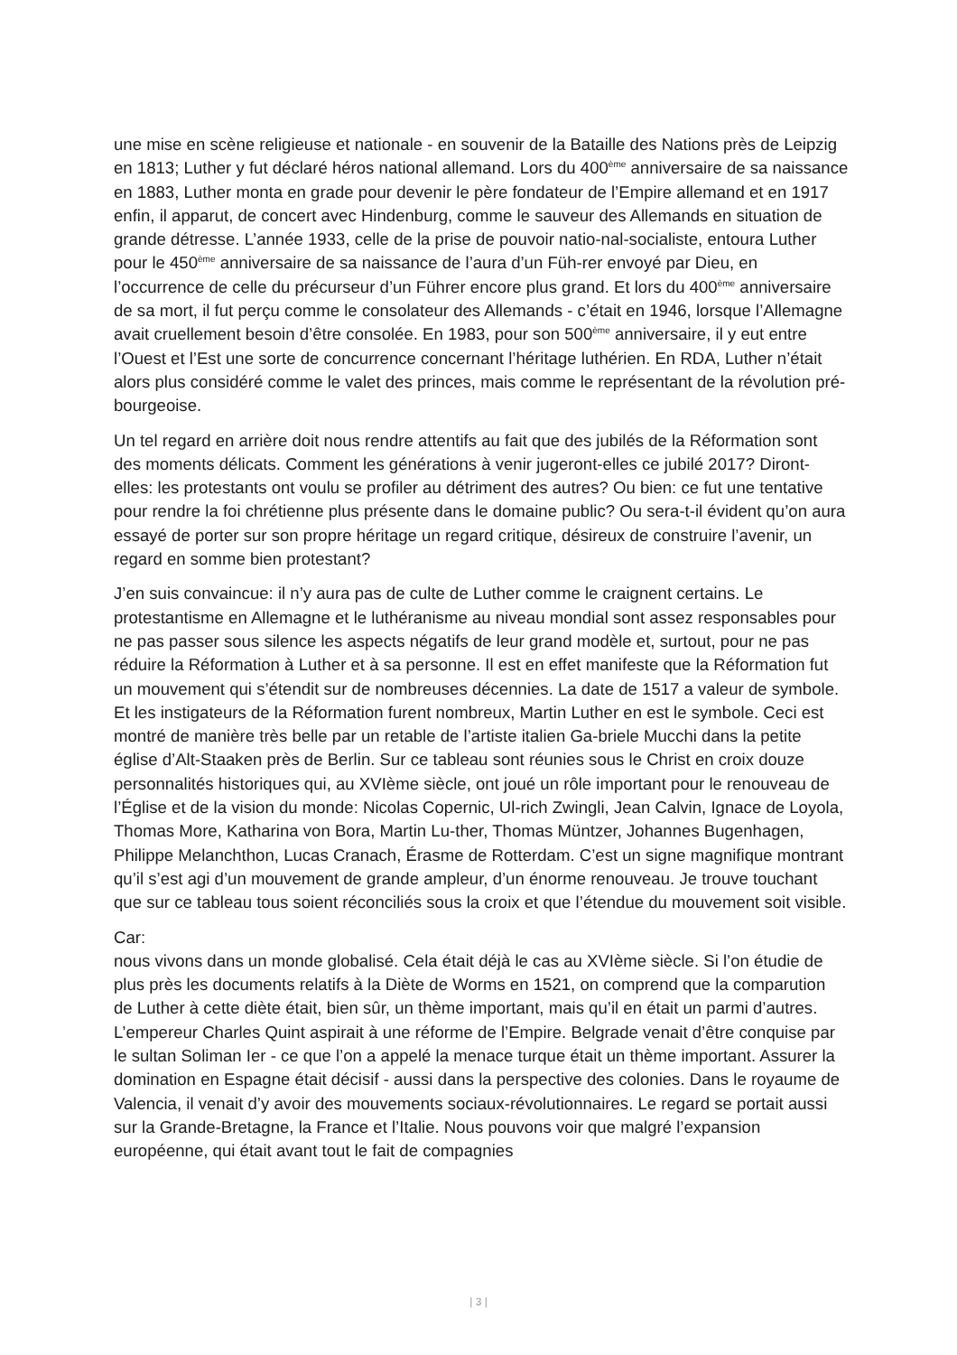une mise en scène religieuse et nationale - en souvenir de la Bataille des Nations près de Leipzig en 1813; Luther y fut déclaré héros national allemand. Lors du 400<sup>ème</sup> anniversaire de sa naissance en 1883, Luther monta en grade pour devenir le père fondateur de l’Empire allemand et en 1917 enfin, il apparut, de concert avec Hindenburg, comme le sauveur des Allemands en situation de grande détresse. L’année 1933, celle de la prise de pouvoir natio-nal-socialiste, entoura Luther pour le 450<sup>ème</sup> anniversaire de sa naissance de l’aura d’un Füh-rer envoyé par Dieu, en l’occurrence de celle du précurseur d’un Führer encore plus grand. Et lors du 400<sup>ème</sup> anniversaire de sa mort, il fut perçu comme le consolateur des Allemands - c’était en 1946, lorsque l’Allemagne avait cruellement besoin d’être consolée. En 1983, pour son 500<sup>ème</sup> anniversaire, il y eut entre l’Ouest et l’Est une sorte de concurrence concernant l’héritage luthérien. En RDA, Luther n’était alors plus considéré comme le valet des princes, mais comme le représentant de la révolution pré-bourgeoise.
Un tel regard en arrière doit nous rendre attentifs au fait que des jubilés de la Réformation sont des moments délicats. Comment les générations à venir jugeront-elles ce jubilé 2017? Diront-elles: les protestants ont voulu se profiler au détriment des autres? Ou bien: ce fut une tentative pour rendre la foi chrétienne plus présente dans le domaine public? Ou sera-t-il évident qu’on aura essayé de porter sur son propre héritage un regard critique, désireux de construire l’avenir, un regard en somme bien protestant?
J’en suis convaincue: il n’y aura pas de culte de Luther comme le craignent certains. Le protestantisme en Allemagne et le luthéranisme au niveau mondial sont assez responsables pour ne pas passer sous silence les aspects négatifs de leur grand modèle et, surtout, pour ne pas réduire la Réformation à Luther et à sa personne. Il est en effet manifeste que la Réformation fut un mouvement qui s’étendit sur de nombreuses décennies. La date de 1517 a valeur de symbole. Et les instigateurs de la Réformation furent nombreux, Martin Luther en est le symbole. Ceci est montré de manière très belle par un retable de l’artiste italien Ga-briele Mucchi dans la petite église d’Alt-Staaken près de Berlin. Sur ce tableau sont réunies sous le Christ en croix douze personnalités historiques qui, au XVIème siècle, ont joué un rôle important pour le renouveau de l’Église et de la vision du monde: Nicolas Copernic, Ul-rich Zwingli, Jean Calvin, Ignace de Loyola, Thomas More, Katharina von Bora, Martin Lu-ther, Thomas Müntzer, Johannes Bugenhagen, Philippe Melanchthon, Lucas Cranach, Érasme de Rotterdam. C’est un signe magnifique montrant qu’il s’est agi d’un mouvement de grande ampleur, d’un énorme renouveau. Je trouve touchant que sur ce tableau tous soient réconciliés sous la croix et que l’étendue du mouvement soit visible.
Car:
nous vivons dans un monde globalisé. Cela était déjà le cas au XVIème siècle. Si l’on étudie de plus près les documents relatifs à la Diète de Worms en 1521, on comprend que la comparution de Luther à cette diète était, bien sûr, un thème important, mais qu’il en était un parmi d’autres. L’empereur Charles Quint aspirait à une réforme de l’Empire. Belgrade venait d’être conquise par le sultan Soliman Ier - ce que l’on a appelé la menace turque était un thème important. Assurer la domination en Espagne était décisif - aussi dans la perspective des colonies. Dans le royaume de Valencia, il venait d’y avoir des mouvements sociaux-révolutionnaires. Le regard se portait aussi sur la Grande-Bretagne, la France et l’Italie. Nous pouvons voir que malgré l’expansion européenne, qui était avant tout le fait de compagnies
| 3 |